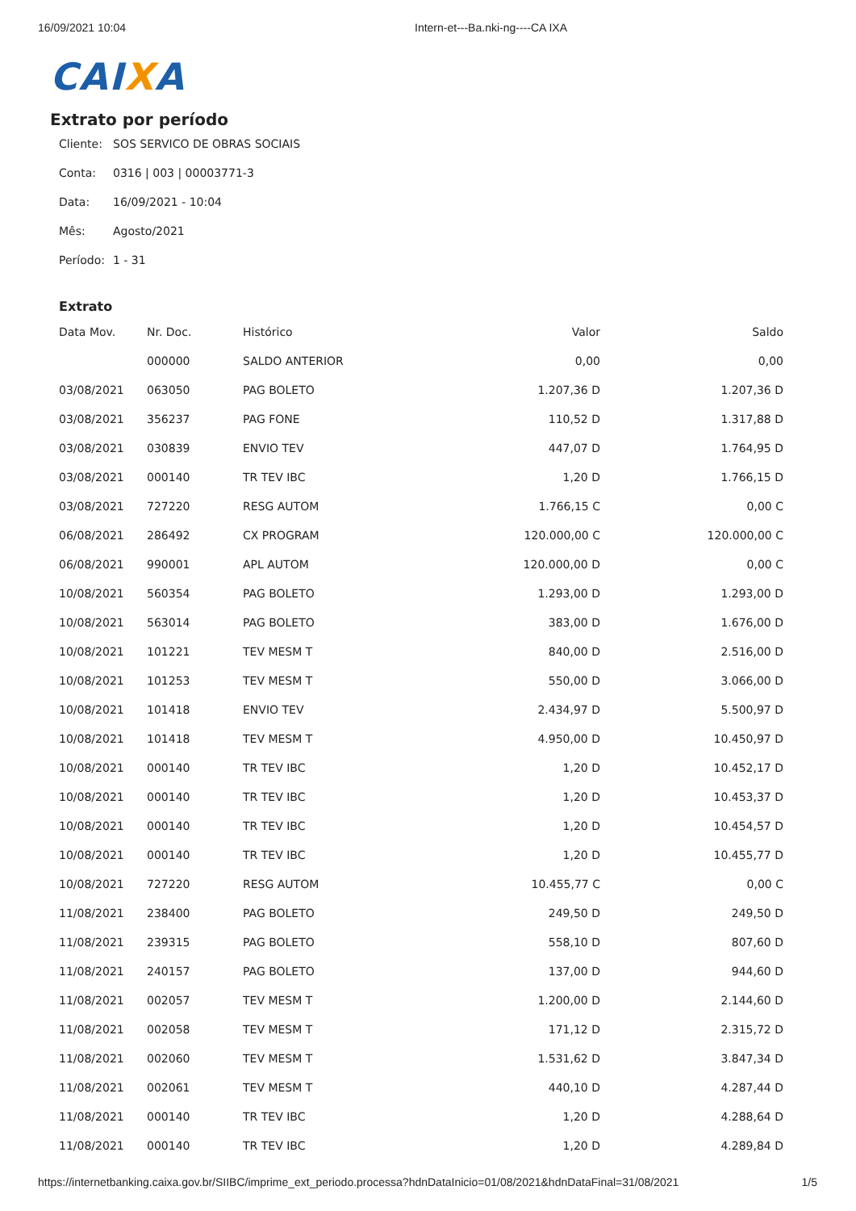16/09/2021 10:04 Intern-et---Ba.nki-ng----CA IXA
CAIXA
Extrato por período
Cliente: SOS SERVICO DE OBRAS SOCIAIS
Conta: 0316 | 003 | 00003771-3
Data: 16/09/2021 - 10:04
Mês: Agosto/2021
Período: 1 - 31
Extrato
| Data Mov. | Nr. Doc. | Histórico | Valor | Saldo |
| --- | --- | --- | --- | --- |
| | 000000 | SALDO ANTERIOR | 0,00 | 0,00 |
| 03/08/2021 | 063050 | PAG BOLETO | 1.207,36 D | 1.207,36 D |
| 03/08/2021 | 356237 | PAG FONE | 110,52 D | 1.317,88 D |
| 03/08/2021 | 030839 | ENVIO TEV | 447,07 D | 1.764,95 D |
| 03/08/2021 | 000140 | TR TEV IBC | 1,20 D | 1.766,15 D |
| 03/08/2021 | 727220 | RESG AUTOM | 1.766,15 C | 0,00 C |
| 06/08/2021 | 286492 | CX PROGRAM | 120.000,00 C | 120.000,00 C |
| 06/08/2021 | 990001 | APL AUTOM | 120.000,00 D | 0,00 C |
| 10/08/2021 | 560354 | PAG BOLETO | 1.293,00 D | 1.293,00 D |
| 10/08/2021 | 563014 | PAG BOLETO | 383,00 D | 1.676,00 D |
| 10/08/2021 | 101221 | TEV MESM T | 840,00 D | 2.516,00 D |
| 10/08/2021 | 101253 | TEV MESM T | 550,00 D | 3.066,00 D |
| 10/08/2021 | 101418 | ENVIO TEV | 2.434,97 D | 5.500,97 D |
| 10/08/2021 | 101418 | TEV MESM T | 4.950,00 D | 10.450,97 D |
| 10/08/2021 | 000140 | TR TEV IBC | 1,20 D | 10.452,17 D |
| 10/08/2021 | 000140 | TR TEV IBC | 1,20 D | 10.453,37 D |
| 10/08/2021 | 000140 | TR TEV IBC | 1,20 D | 10.454,57 D |
| 10/08/2021 | 000140 | TR TEV IBC | 1,20 D | 10.455,77 D |
| 10/08/2021 | 727220 | RESG AUTOM | 10.455,77 C | 0,00 C |
| 11/08/2021 | 238400 | PAG BOLETO | 249,50 D | 249,50 D |
| 11/08/2021 | 239315 | PAG BOLETO | 558,10 D | 807,60 D |
| 11/08/2021 | 240157 | PAG BOLETO | 137,00 D | 944,60 D |
| 11/08/2021 | 002057 | TEV MESM T | 1.200,00 D | 2.144,60 D |
| 11/08/2021 | 002058 | TEV MESM T | 171,12 D | 2.315,72 D |
| 11/08/2021 | 002060 | TEV MESM T | 1.531,62 D | 3.847,34 D |
| 11/08/2021 | 002061 | TEV MESM T | 440,10 D | 4.287,44 D |
| 11/08/2021 | 000140 | TR TEV IBC | 1,20 D | 4.288,64 D |
| 11/08/2021 | 000140 | TR TEV IBC | 1,20 D | 4.289,84 D |
https://internetbanking.caixa.gov.br/SIIBC/imprime_ext_periodo.processa?hdnDataInicio=01/08/2021&hdnDataFinal=31/08/2021 1/5